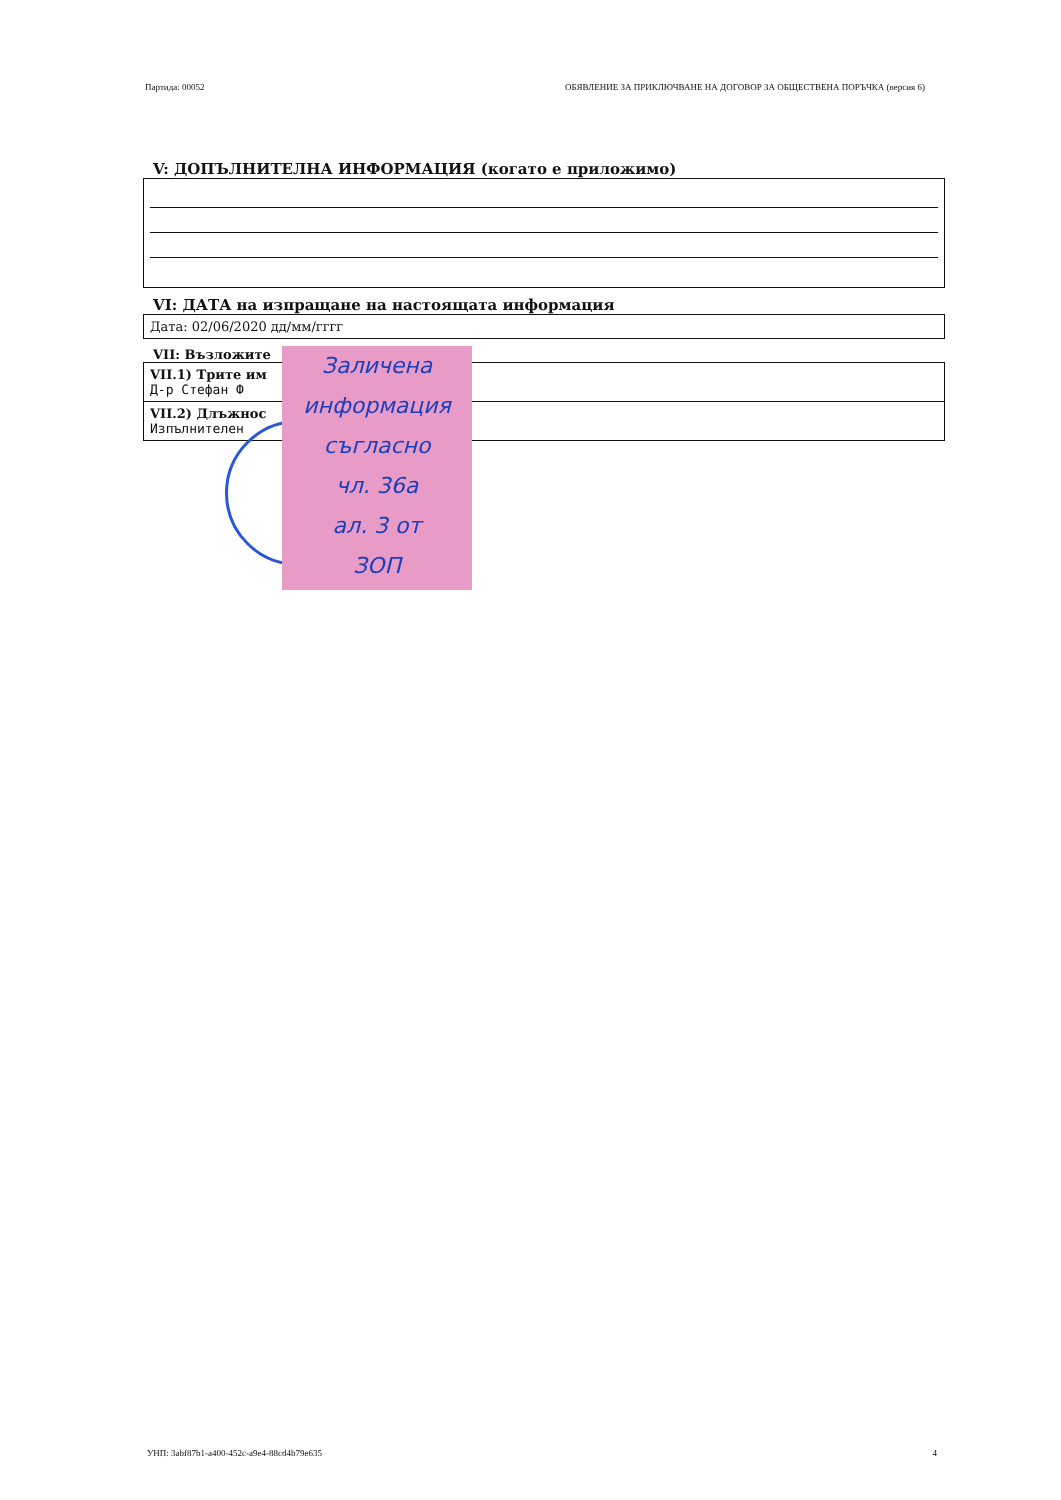Партида: 00052 ОБЯВЛЕНИЕ ЗА ПРИКЛЮЧВАНЕ НА ДОГОВОР ЗА ОБЩЕСТВЕНА ПОРЪЧКА (версия 6)
V: ДОПЪЛНИТЕЛНА ИНФОРМАЦИЯ (когато е приложимо)
VI: ДАТА на изпращане на настоящата информация
Дата: 02/06/2020 дд/мм/гггг
VII: Възложите
VII.1) Трите им
Д-р Стефан Ф
VII.2) Длъжнос
Изпълнителен
Заличена
информация
съгласно
чл. 36а
ал. 3 от
ЗОП
УНП: 3abf87b1-a400-452c-a9e4-88cd4b79e635 4